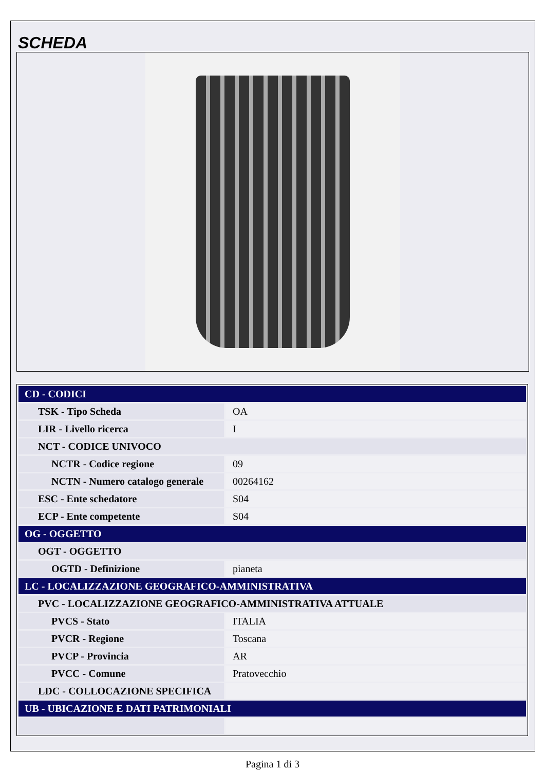SCHEDA
| CD - CODICI | |
| TSK - Tipo Scheda | OA |
| LIR - Livello ricerca | I |
| NCT - CODICE UNIVOCO | |
| NCTR - Codice regione | 09 |
| NCTN - Numero catalogo generale | 00264162 |
| ESC - Ente schedatore | S04 |
| ECP - Ente competente | S04 |
| OG - OGGETTO | |
| OGT - OGGETTO | |
| OGTD - Definizione | pianeta |
| LC - LOCALIZZAZIONE GEOGRAFICO-AMMINISTRATIVA | |
| PVC - LOCALIZZAZIONE GEOGRAFICO-AMMINISTRATIVA ATTUALE | |
| PVCS - Stato | ITALIA |
| PVCR - Regione | Toscana |
| PVCP - Provincia | AR |
| PVCC - Comune | Pratovecchio |
| LDC - COLLOCAZIONE SPECIFICA | |
| UB - UBICAZIONE E DATI PATRIMONIALI | |
Pagina 1 di 3